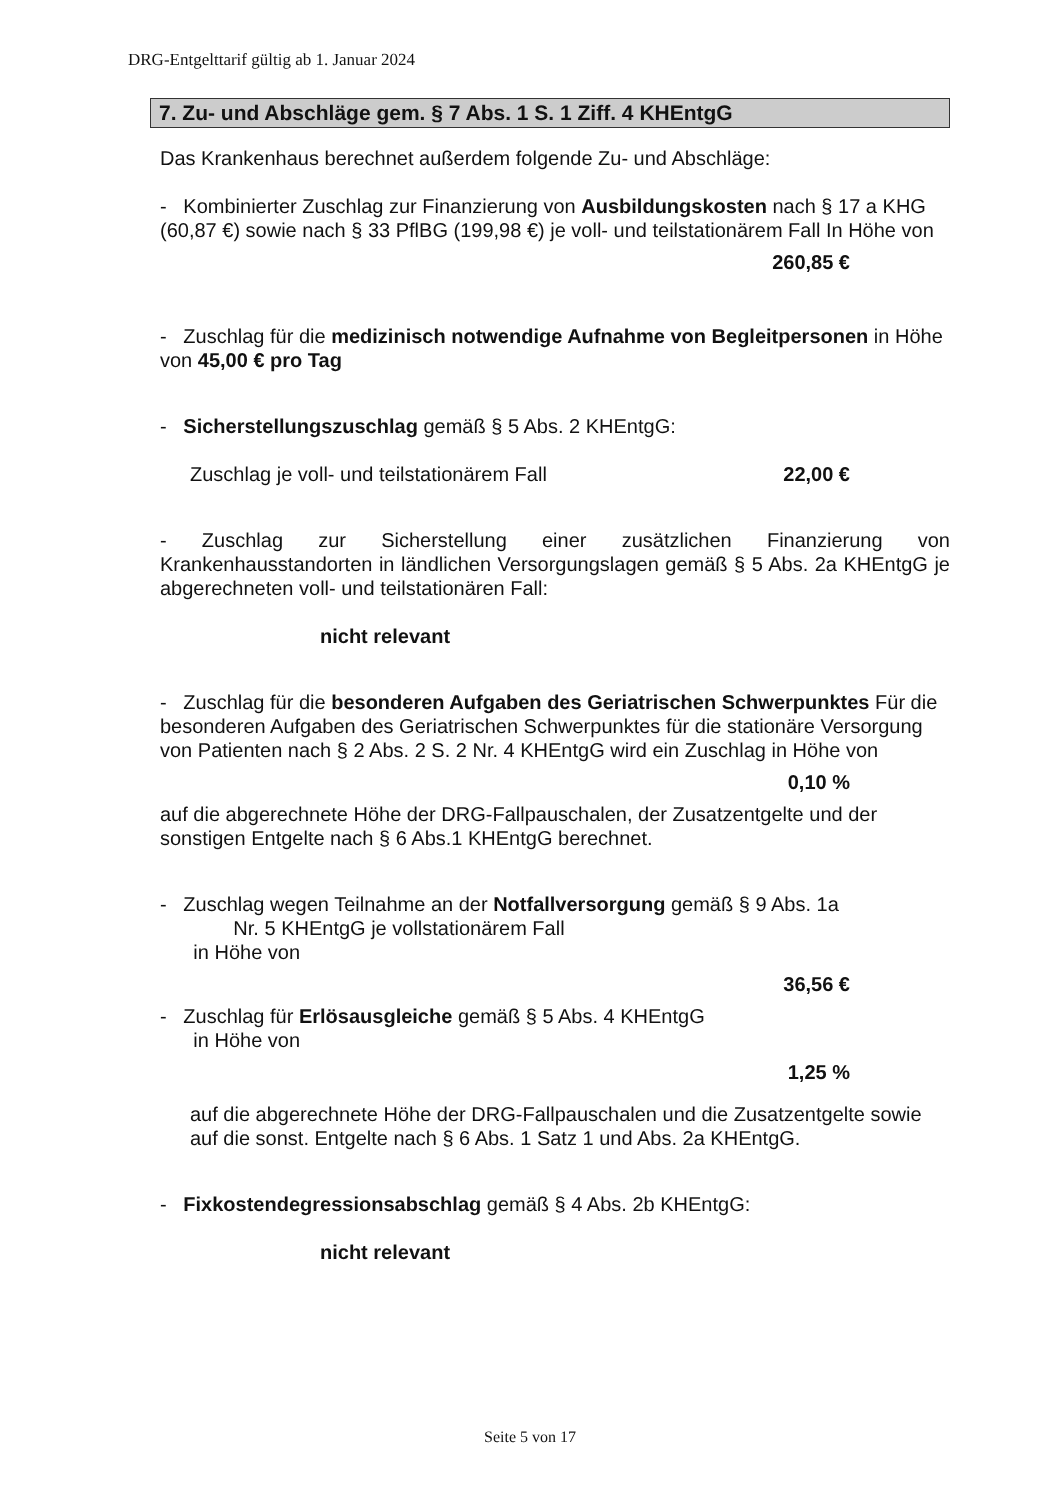DRG-Entgelttarif gültig ab 1. Januar 2024
7. Zu- und Abschläge gem. § 7 Abs. 1 S. 1 Ziff. 4 KHEntgG
Das Krankenhaus berechnet außerdem folgende Zu- und Abschläge:
- Kombinierter Zuschlag zur Finanzierung von Ausbildungskosten nach § 17 a KHG (60,87 €) sowie nach § 33 PflBG (199,98 €) je voll- und teilstationärem Fall In Höhe von
260,85 €
- Zuschlag für die medizinisch notwendige Aufnahme von Begleitpersonen in Höhe von 45,00 € pro Tag
- Sicherstellungszuschlag gemäß § 5 Abs. 2 KHEntgG:
Zuschlag je voll- und teilstationärem Fall 22,00 €
- Zuschlag zur Sicherstellung einer zusätzlichen Finanzierung von Krankenhausstandorten in ländlichen Versorgungslagen gemäß § 5 Abs. 2a KHEntgG je abgerechneten voll- und teilstationären Fall:
nicht relevant
- Zuschlag für die besonderen Aufgaben des Geriatrischen Schwerpunktes Für die besonderen Aufgaben des Geriatrischen Schwerpunktes für die stationäre Versorgung von Patienten nach § 2 Abs. 2 S. 2 Nr. 4 KHEntgG wird ein Zuschlag in Höhe von
0,10 %
auf die abgerechnete Höhe der DRG-Fallpauschalen, der Zusatzentgelte und der sonstigen Entgelte nach § 6 Abs.1 KHEntgG berechnet.
- Zuschlag wegen Teilnahme an der Notfallversorgung gemäß § 9 Abs. 1a
Nr. 5 KHEntgG je vollstationärem Fall
in Höhe von
36,56 €
- Zuschlag für Erlösausgleiche gemäß § 5 Abs. 4 KHEntgG
in Höhe von
1,25 %
auf die abgerechnete Höhe der DRG-Fallpauschalen und die Zusatzentgelte sowie auf die sonst. Entgelte nach § 6 Abs. 1 Satz 1 und Abs. 2a KHEntgG.
- Fixkostendegressionsabschlag gemäß § 4 Abs. 2b KHEntgG:
nicht relevant
Seite 5 von 17